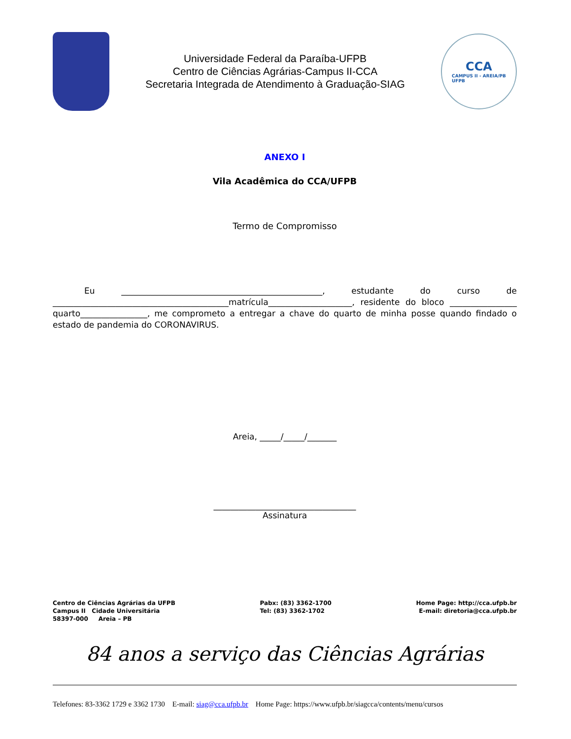Universidade Federal da Paraíba-UFPB
Centro de Ciências Agrárias-Campus II-CCA
Secretaria Integrada de Atendimento à Graduação-SIAG
CCA
CAMPUS II - AREIA/PB
UFPB
ANEXO I
Vila Acadêmica do CCA/UFPB
Termo de Compromisso
Eu ________________________________________________, estudante do curso de __________________________________________matrícula____________________, residente do bloco ________________ quarto________________, me comprometo a entregar a chave do quarto de minha posse quando findado o estado de pandemia do CORONAVIRUS.
Areia, _____/_____/_______
__________________________________
Assinatura
Centro de Ciências Agrárias da UFPB
Campus II Cidade Universitária
58397-000 Areia – PB
Pabx: (83) 3362-1700
Tel: (83) 3362-1702
Home Page: http://cca.ufpb.br
E-mail: diretoria@cca.ufpb.br
84 anos a serviço das Ciências Agrárias
Telefones: 83-3362 1729 e 3362 1730 E-mail: siag@cca.ufpb.br Home Page: https://www.ufpb.br/siagcca/contents/menu/cursos